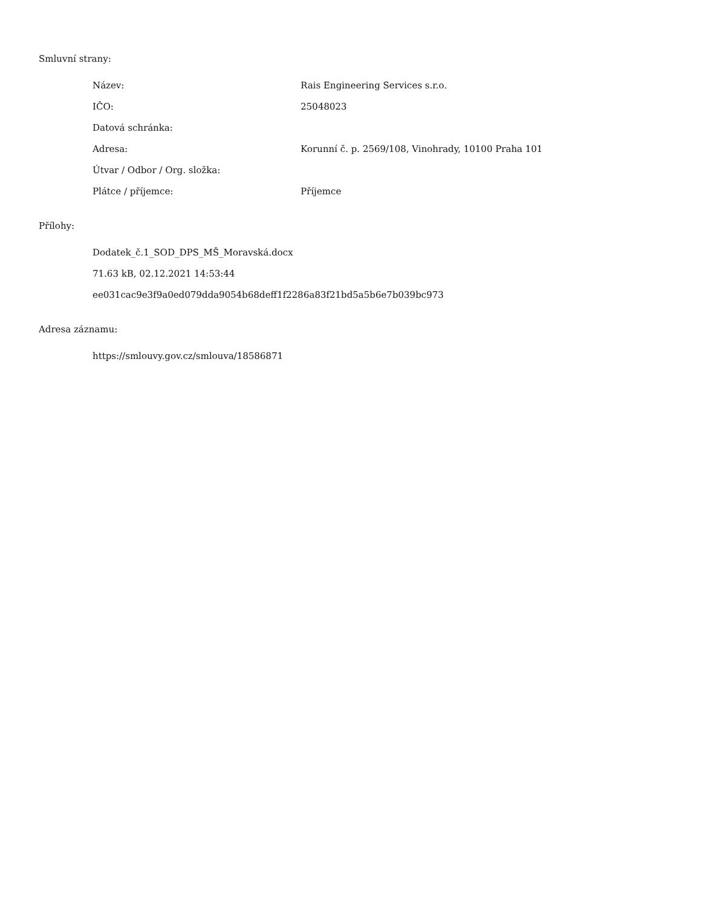Smluvní strany:
| Název: | Rais Engineering Services s.r.o. |
| IČO: | 25048023 |
| Datová schránka: | |
| Adresa: | Korunní č. p. 2569/108, Vinohrady, 10100 Praha 101 |
| Útvar / Odbor / Org. složka: | |
| Plátce / příjemce: | Příjemce |
Přílohy:
Dodatek_č.1_SOD_DPS_MŠ_Moravská.docx
71.63 kB, 02.12.2021 14:53:44
ee031cac9e3f9a0ed079dda9054b68deff1f2286a83f21bd5a5b6e7b039bc973
Adresa záznamu:
https://smlouvy.gov.cz/smlouva/18586871